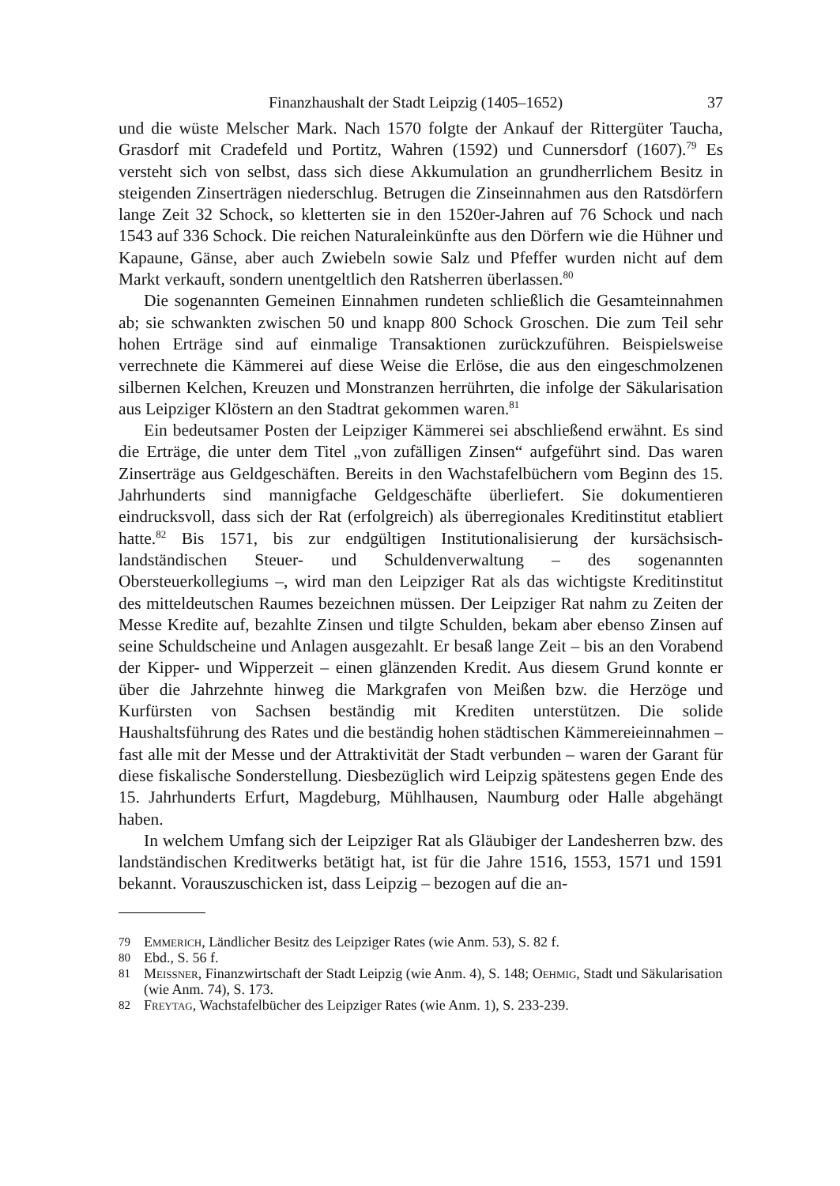Finanzhaushalt der Stadt Leipzig (1405–1652) 37
und die wüste Melscher Mark. Nach 1570 folgte der Ankauf der Rittergüter Taucha, Grasdorf mit Cradefeld und Portitz, Wahren (1592) und Cunnersdorf (1607).<sup>79</sup> Es versteht sich von selbst, dass sich diese Akkumulation an grundherrlichem Besitz in steigenden Zinserträgen niederschlug. Betrugen die Zinseinnahmen aus den Ratsdörfern lange Zeit 32 Schock, so kletterten sie in den 1520er-Jahren auf 76 Schock und nach 1543 auf 336 Schock. Die reichen Naturaleinkünfte aus den Dörfern wie die Hühner und Kapaune, Gänse, aber auch Zwiebeln sowie Salz und Pfeffer wurden nicht auf dem Markt verkauft, sondern unentgeltlich den Ratsherren überlassen.<sup>80</sup>
Die sogenannten Gemeinen Einnahmen rundeten schließlich die Gesamteinnahmen ab; sie schwankten zwischen 50 und knapp 800 Schock Groschen. Die zum Teil sehr hohen Erträge sind auf einmalige Transaktionen zurückzuführen. Beispielsweise verrechnete die Kämmerei auf diese Weise die Erlöse, die aus den eingeschmolzenen silbernen Kelchen, Kreuzen und Monstranzen herrührten, die infolge der Säkularisation aus Leipziger Klöstern an den Stadtrat gekommen waren.<sup>81</sup>
Ein bedeutsamer Posten der Leipziger Kämmerei sei abschließend erwähnt. Es sind die Erträge, die unter dem Titel „von zufälligen Zinsen“ aufgeführt sind. Das waren Zinserträge aus Geldgeschäften. Bereits in den Wachstafelbüchern vom Beginn des 15. Jahrhunderts sind mannigfache Geldgeschäfte überliefert. Sie dokumentieren eindrucksvoll, dass sich der Rat (erfolgreich) als überregionales Kreditinstitut etabliert hatte.<sup>82</sup> Bis 1571, bis zur endgültigen Institutionalisierung der kursächsisch-landständischen Steuer- und Schuldenverwaltung – des sogenannten Obersteuerkollegiums –, wird man den Leipziger Rat als das wichtigste Kreditinstitut des mitteldeutschen Raumes bezeichnen müssen. Der Leipziger Rat nahm zu Zeiten der Messe Kredite auf, bezahlte Zinsen und tilgte Schulden, bekam aber ebenso Zinsen auf seine Schuldscheine und Anlagen ausgezahlt. Er besaß lange Zeit – bis an den Vorabend der Kipper- und Wipperzeit – einen glänzenden Kredit. Aus diesem Grund konnte er über die Jahrzehnte hinweg die Markgrafen von Meißen bzw. die Herzöge und Kurfürsten von Sachsen beständig mit Krediten unterstützen. Die solide Haushaltsführung des Rates und die beständig hohen städtischen Kämmereieinnahmen – fast alle mit der Messe und der Attraktivität der Stadt verbunden – waren der Garant für diese fiskalische Sonderstellung. Diesbezüglich wird Leipzig spätestens gegen Ende des 15. Jahrhunderts Erfurt, Magdeburg, Mühlhausen, Naumburg oder Halle abgehängt haben.
In welchem Umfang sich der Leipziger Rat als Gläubiger der Landesherren bzw. des landständischen Kreditwerks betätigt hat, ist für die Jahre 1516, 1553, 1571 und 1591 bekannt. Vorauszuschicken ist, dass Leipzig – bezogen auf die an-
79 Emmerich, Ländlicher Besitz des Leipziger Rates (wie Anm. 53), S. 82 f.
80 Ebd., S. 56 f.
81 Meissner, Finanzwirtschaft der Stadt Leipzig (wie Anm. 4), S. 148; Oehmig, Stadt und Säkularisation (wie Anm. 74), S. 173.
82 Freytag, Wachstafelbücher des Leipziger Rates (wie Anm. 1), S. 233-239.